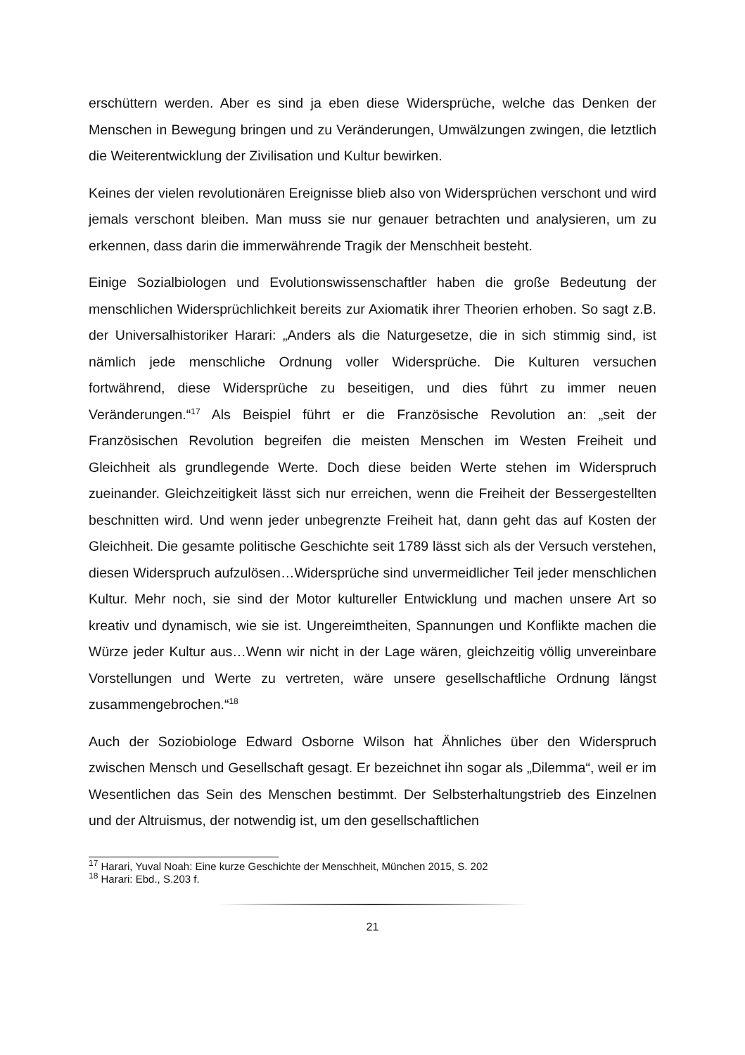erschüttern werden. Aber es sind ja eben diese Widersprüche, welche das Denken der Menschen in Bewegung bringen und zu Veränderungen, Umwälzungen zwingen, die letztlich die Weiterentwicklung der Zivilisation und Kultur bewirken.
Keines der vielen revolutionären Ereignisse blieb also von Widersprüchen verschont und wird jemals verschont bleiben. Man muss sie nur genauer betrachten und analysieren, um zu erkennen, dass darin die immerwährende Tragik der Menschheit besteht.
Einige Sozialbiologen und Evolutionswissenschaftler haben die große Bedeutung der menschlichen Widersprüchlichkeit bereits zur Axiomatik ihrer Theorien erhoben. So sagt z.B. der Universalhistoriker Harari: „Anders als die Naturgesetze, die in sich stimmig sind, ist nämlich jede menschliche Ordnung voller Widersprüche. Die Kulturen versuchen fortwährend, diese Widersprüche zu beseitigen, und dies führt zu immer neuen Veränderungen.“<sup>17</sup> Als Beispiel führt er die Französische Revolution an: „seit der Französischen Revolution begreifen die meisten Menschen im Westen Freiheit und Gleichheit als grundlegende Werte. Doch diese beiden Werte stehen im Widerspruch zueinander. Gleichzeitigkeit lässt sich nur erreichen, wenn die Freiheit der Bessergestellten beschnitten wird. Und wenn jeder unbegrenzte Freiheit hat, dann geht das auf Kosten der Gleichheit. Die gesamte politische Geschichte seit 1789 lässt sich als der Versuch verstehen, diesen Widerspruch aufzulösen…Widersprüche sind unvermeidlicher Teil jeder menschlichen Kultur. Mehr noch, sie sind der Motor kultureller Entwicklung und machen unsere Art so kreativ und dynamisch, wie sie ist. Ungereimtheiten, Spannungen und Konflikte machen die Würze jeder Kultur aus…Wenn wir nicht in der Lage wären, gleichzeitig völlig unvereinbare Vorstellungen und Werte zu vertreten, wäre unsere gesellschaftliche Ordnung längst zusammengebrochen.“<sup>18</sup>
Auch der Soziobiologe Edward Osborne Wilson hat Ähnliches über den Widerspruch zwischen Mensch und Gesellschaft gesagt. Er bezeichnet ihn sogar als „Dilemma“, weil er im Wesentlichen das Sein des Menschen bestimmt. Der Selbsterhaltungstrieb des Einzelnen und der Altruismus, der notwendig ist, um den gesellschaftlichen
<sup>17</sup> Harari, Yuval Noah: Eine kurze Geschichte der Menschheit, München 2015, S. 202
<sup>18</sup> Harari: Ebd., S.203 f.
21